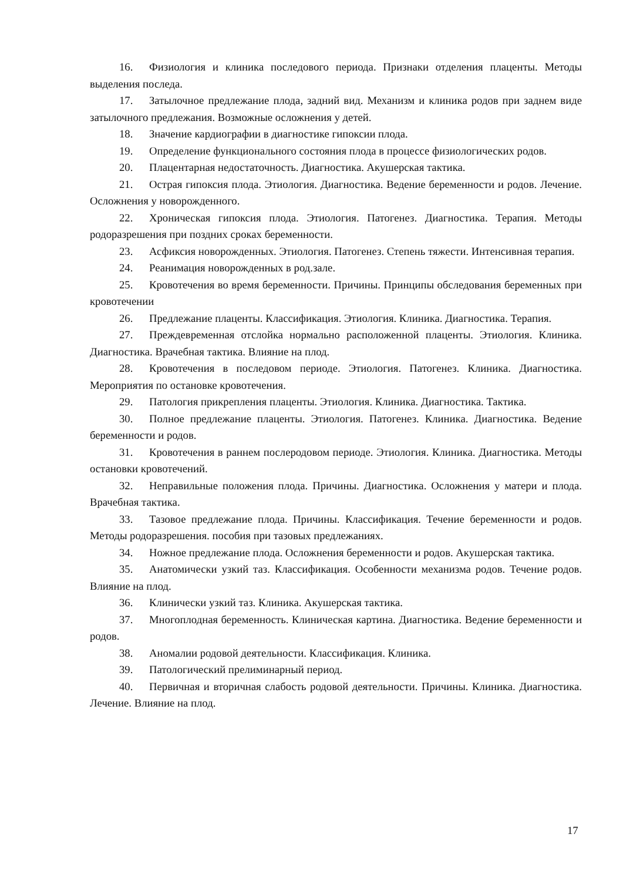16. Физиология и клиника последового периода. Признаки отделения плаценты. Методы выделения последа.
17. Затылочное предлежание плода, задний вид. Механизм и клиника родов при заднем виде затылочного предлежания. Возможные осложнения у детей.
18. Значение кардиографии в диагностике гипоксии плода.
19. Определение функционального состояния плода в процессе физиологических родов.
20. Плацентарная недостаточность. Диагностика. Акушерская тактика.
21. Острая гипоксия плода. Этиология. Диагностика. Ведение беременности и родов. Лечение. Осложнения у новорожденного.
22. Хроническая гипоксия плода. Этиология. Патогенез. Диагностика. Терапия. Методы родоразрешения при поздних сроках беременности.
23. Асфиксия новорожденных. Этиология. Патогенез. Степень тяжести. Интенсивная терапия.
24. Реанимация новорожденных в род.зале.
25. Кровотечения во время беременности. Причины. Принципы обследования беременных при кровотечении
26. Предлежание плаценты. Классификация. Этиология. Клиника. Диагностика. Терапия.
27. Преждевременная отслойка нормально расположенной плаценты. Этиология. Клиника. Диагностика. Врачебная тактика. Влияние на плод.
28. Кровотечения в последовом периоде. Этиология. Патогенез. Клиника. Диагностика. Мероприятия по остановке кровотечения.
29. Патология прикрепления плаценты. Этиология. Клиника. Диагностика. Тактика.
30. Полное предлежание плаценты. Этиология. Патогенез. Клиника. Диагностика. Ведение беременности и родов.
31. Кровотечения в раннем послеродовом периоде. Этиология. Клиника. Диагностика. Методы остановки кровотечений.
32. Неправильные положения плода. Причины. Диагностика. Осложнения у матери и плода. Врачебная тактика.
33. Тазовое предлежание плода. Причины. Классификация. Течение беременности и родов. Методы родоразрешения. пособия при тазовых предлежаниях.
34. Ножное предлежание плода. Осложнения беременности и родов. Акушерская тактика.
35. Анатомически узкий таз. Классификация. Особенности механизма родов. Течение родов. Влияние на плод.
36. Клинически узкий таз. Клиника. Акушерская тактика.
37. Многоплодная беременность. Клиническая картина. Диагностика. Ведение беременности и родов.
38. Аномалии родовой деятельности. Классификация. Клиника.
39. Патологический прелиминарный период.
40. Первичная и вторичная слабость родовой деятельности. Причины. Клиника. Диагностика. Лечение. Влияние на плод.
17